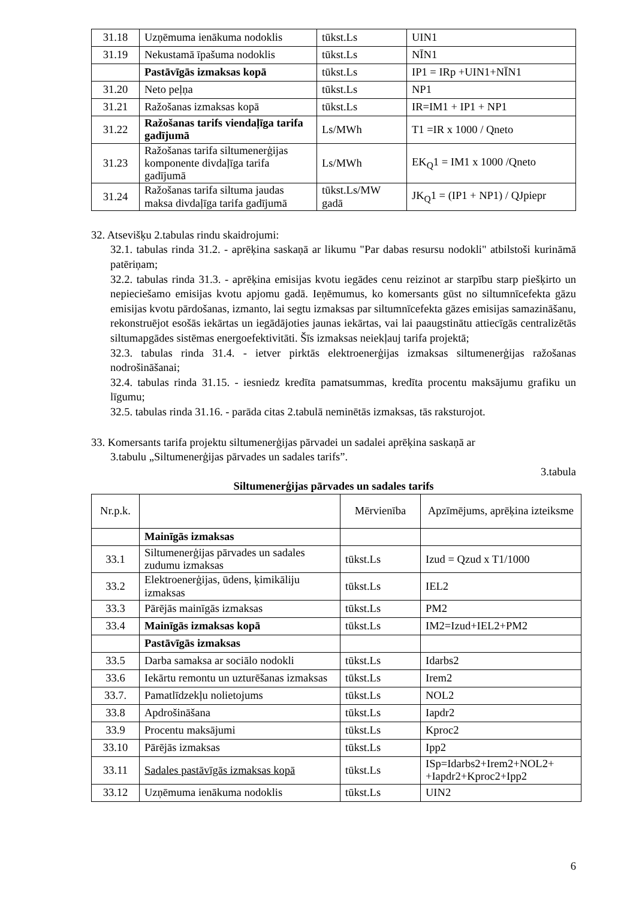| 31.18 | Uzņēmuma ienākuma nodoklis | tūkst.Ls | UIN1 |
| 31.19 | Nekustamā īpašuma nodoklis | tūkst.Ls | NĪN1 |
| | Pastāvīgās izmaksas kopā | tūkst.Ls | IP1 = IRp +UIN1+NĪN1 |
| 31.20 | Neto peļņa | tūkst.Ls | NP1 |
| 31.21 | Ražošanas izmaksas kopā | tūkst.Ls | IR=IM1 + IP1 + NP1 |
| 31.22 | Ražošanas tarifs viendaļīga tarifa gadījumā | Ls/MWh | T1 =IR x 1000 / Qneto |
| 31.23 | Ražošanas tarifa siltumenerģijas komponente divdaļīga tarifa gadījumā | Ls/MWh | EK<sub>Q</sub>1 = IM1 x 1000 /Qneto |
| 31.24 | Ražošanas tarifa siltuma jaudas maksa divdaļīga tarifa gadījumā | tūkst.Ls/MW gadā | JK<sub>Q</sub>1 = (IP1 + NP1) / QJpiepr |
32. Atsevišķu 2.tabulas rindu skaidrojumi:
32.1. tabulas rinda 31.2. - aprēķina saskaņā ar likumu "Par dabas resursu nodokli" atbilstoši kurināmā patēriņam;
32.2. tabulas rinda 31.3. - aprēķina emisijas kvotu iegādes cenu reizinot ar starpību starp piešķirto un nepieciešamo emisijas kvotu apjomu gadā. Ieņēmumus, ko komersants gūst no siltumnīcefekta gāzu emisijas kvotu pārdošanas, izmanto, lai segtu izmaksas par siltumnīcefekta gāzes emisijas samazināšanu, rekonstruējot esošās iekārtas un iegādājoties jaunas iekārtas, vai lai paaugstinātu attiecīgās centralizētās siltumapgādes sistēmas energoefektivitāti. Šīs izmaksas neiekļauj tarifa projektā;
32.3. tabulas rinda 31.4. - ietver pirktās elektroenerģijas izmaksas siltumenerģijas ražošanas nodrošināšanai;
32.4. tabulas rinda 31.15. - iesniedz kredīta pamatsummas, kredīta procentu maksājumu grafiku un līgumu;
32.5. tabulas rinda 31.16. - parāda citas 2.tabulā neminētās izmaksas, tās raksturojot.
33. Komersants tarifa projektu siltumenerģijas pārvadei un sadalei aprēķina saskaņā ar
3.tabulu „Siltumenerģijas pārvades un sadales tarifs”.
3.tabula
Siltumenerģijas pārvades un sadales tarifs
| Nr.p.k. | | Mērvienība | Apzīmējums, aprēķina izteiksme |
| | Mainīgās izmaksas | | |
| 33.1 | Siltumenerģijas pārvades un sadales zudumu izmaksas | tūkst.Ls | Izud = Qzud x T1/1000 |
| 33.2 | Elektroenerģijas, ūdens, ķimikāliju izmaksas | tūkst.Ls | IEL2 |
| 33.3 | Pārējās mainīgās izmaksas | tūkst.Ls | PM2 |
| 33.4 | Mainīgās izmaksas kopā | tūkst.Ls | IM2=Izud+IEL2+PM2 |
| | Pastāvīgās izmaksas | | |
| 33.5 | Darba samaksa ar sociālo nodokli | tūkst.Ls | Idarbs2 |
| 33.6 | Iekārtu remontu un uzturēšanas izmaksas | tūkst.Ls | Irem2 |
| 33.7. | Pamatlīdzekļu nolietojums | tūkst.Ls | NOL2 |
| 33.8 | Apdrošināšana | tūkst.Ls | Iapdr2 |
| 33.9 | Procentu maksājumi | tūkst.Ls | Kproc2 |
| 33.10 | Pārējās izmaksas | tūkst.Ls | Ipp2 |
| 33.11 | Sadales pastāvīgās izmaksas kopā | tūkst.Ls | ISp=Idarbs2+Irem2+NOL2+ +Iapdr2+Kproc2+Ipp2 |
| 33.12 | Uzņēmuma ienākuma nodoklis | tūkst.Ls | UIN2 |
6